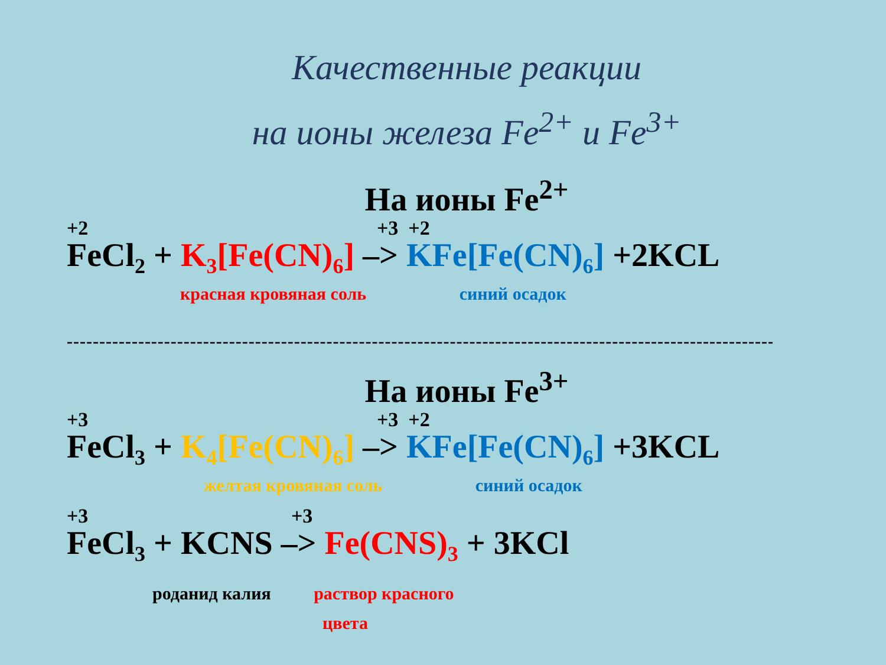Качественные реакции
на ионы железа Fe<sup>2+</sup> и Fe<sup>3+</sup>
На ионы Fe<sup>2+</sup>
+2 +3 +2
FeCl<sub>2</sub> + K<sub>3</sub>[Fe(CN)<sub>6</sub>] –> KFe[Fe(CN)<sub>6</sub>] +2KCL
красная кровяная соль синий осадок
----------------------------------------------------------------------------------------------------------------
На ионы Fe<sup>3+</sup>
+3 +3 +2
FeCl<sub>3</sub> + K<sub>4</sub>[Fe(CN)<sub>6</sub>] –> KFe[Fe(CN)<sub>6</sub>] +3KCL
желтая кровяная соль синий осадок
+3 +3
FeCl<sub>3</sub> + KCNS –> Fe(CNS)<sub>3</sub> + 3KCl
роданид калия раствор красного
цвета